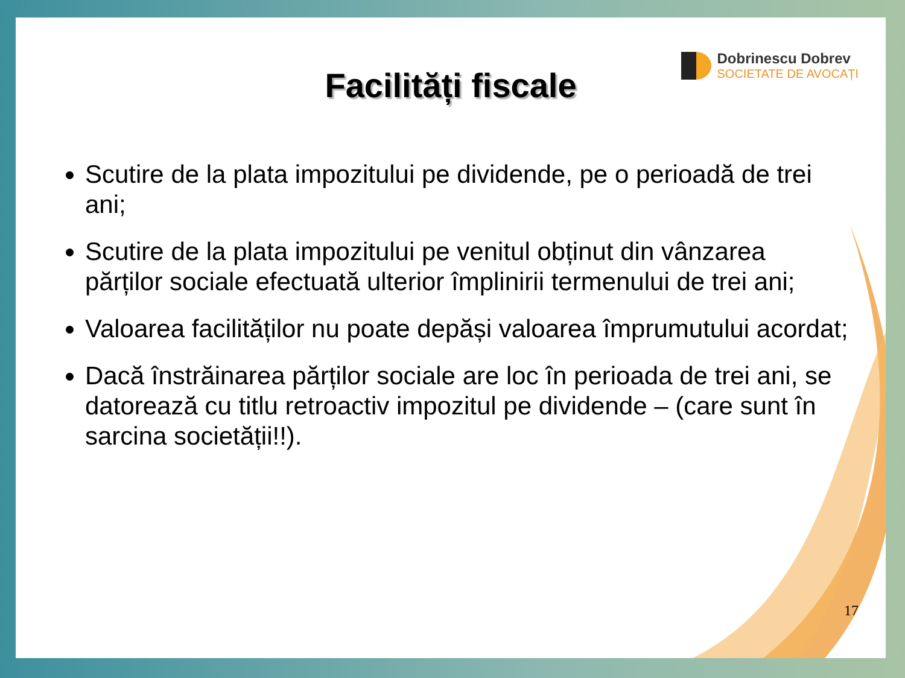Dobrinescu Dobrev
SOCIETATE DE AVOCAȚI
Facilități fiscale
Scutire de la plata impozitului pe dividende, pe o perioadă de trei ani;
Scutire de la plata impozitului pe venitul obținut din vânzarea părților sociale efectuată ulterior împlinirii termenului de trei ani;
Valoarea facilităților nu poate depăși valoarea împrumutului acordat;
Dacă înstrăinarea părților sociale are loc în perioada de trei ani, se datorează cu titlu retroactiv impozitul pe dividende – (care sunt în sarcina societății!!).
17